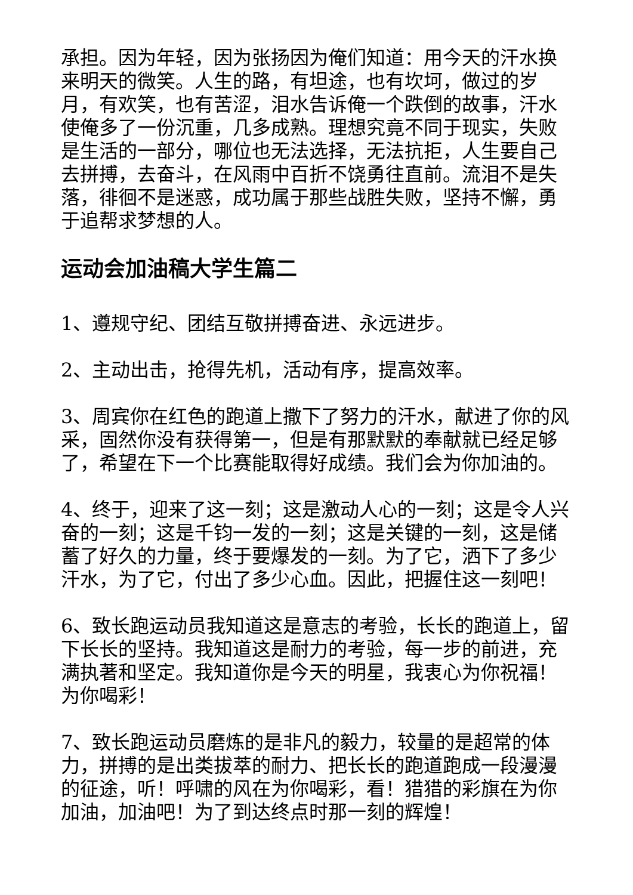承担。因为年轻，因为张扬因为俺们知道：用今天的汗水换来明天的微笑。人生的路，有坦途，也有坎坷，做过的岁月，有欢笑，也有苦涩，泪水告诉俺一个跌倒的故事，汗水使俺多了一份沉重，几多成熟。理想究竟不同于现实，失败是生活的一部分，哪位也无法选择，无法抗拒，人生要自己去拼搏，去奋斗，在风雨中百折不饶勇往直前。流泪不是失落，徘徊不是迷惑，成功属于那些战胜失败，坚持不懈，勇于追帮求梦想的人。
运动会加油稿大学生篇二
1、遵规守纪、团结互敬拼搏奋进、永远进步。
2、主动出击，抢得先机，活动有序，提高效率。
3、周宾你在红色的跑道上撒下了努力的汗水，献进了你的风采，固然你没有获得第一，但是有那默默的奉献就已经足够了，希望在下一个比赛能取得好成绩。我们会为你加油的。
4、终于，迎来了这一刻；这是激动人心的一刻；这是令人兴奋的一刻；这是千钧一发的一刻；这是关键的一刻，这是储蓄了好久的力量，终于要爆发的一刻。为了它，洒下了多少汗水，为了它，付出了多少心血。因此，把握住这一刻吧！
6、致长跑运动员我知道这是意志的考验，长长的跑道上，留下长长的坚持。我知道这是耐力的考验，每一步的前进，充满执著和坚定。我知道你是今天的明星，我衷心为你祝福！为你喝彩！
7、致长跑运动员磨炼的是非凡的毅力，较量的是超常的体力，拼搏的是出类拔萃的耐力、把长长的跑道跑成一段漫漫的征途，听！呼啸的风在为你喝彩，看！猎猎的彩旗在为你加油，加油吧！为了到达终点时那一刻的辉煌！